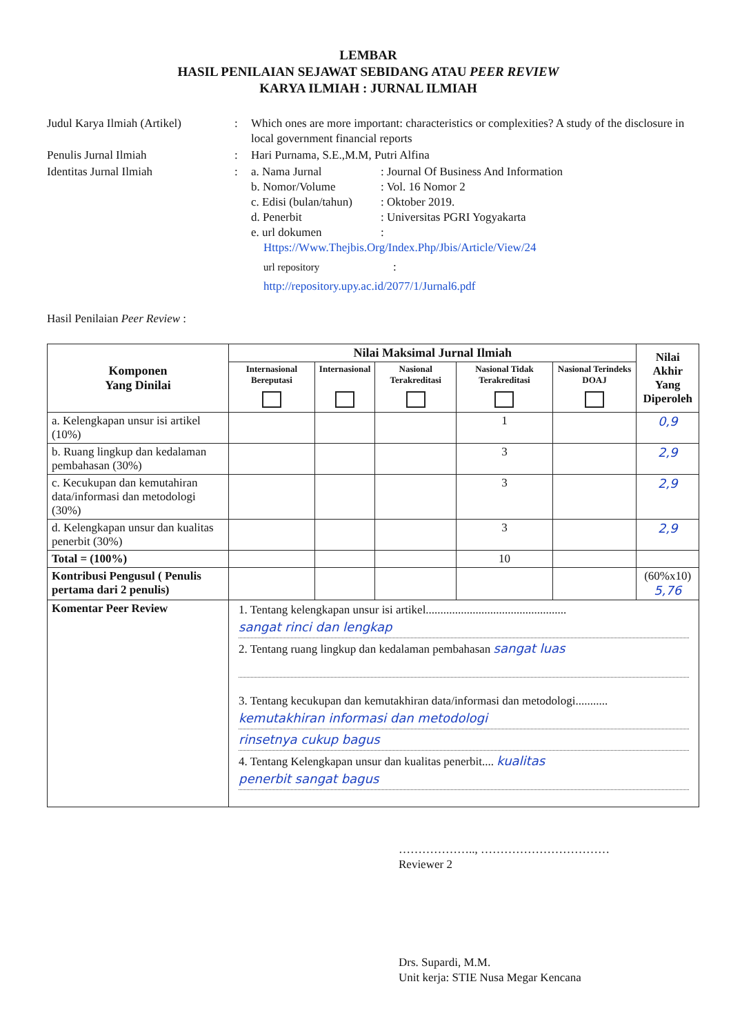LEMBAR
HASIL PENILAIAN SEJAWAT SEBIDANG ATAU PEER REVIEW
KARYA ILMIAH : JURNAL ILMIAH
Judul Karya Ilmiah (Artikel)
:
Which ones are more important: characteristics or complexities? A study of the disclosure in local government financial reports
Penulis Jurnal Ilmiah
:
Hari Purnama, S.E.,M.M, Putri Alfina
Identitas Jurnal Ilmiah
:
a. Nama Jurnal
: Journal Of Business And Information
b. Nomor/Volume
: Vol. 16 Nomor 2
c. Edisi (bulan/tahun)
: Oktober 2019.
d. Penerbit
: Universitas PGRI Yogyakarta
e. url dokumen
:
Https://Www.Thejbis.Org/Index.Php/Jbis/Article/View/24
url repository
:
http://repository.upy.ac.id/2077/1/Jurnal6.pdf
Hasil Penilaian Peer Review :
| Komponen Yang Dinilai | Nilai Maksimal Jurnal Ilmiah | | | | | Nilai Akhir Yang Diperoleh |
| --- | --- | --- | --- | --- | --- | --- |
| | Internasional Bereputasi | Internasional | Nasional Terakreditasi | Nasional Tidak Terakreditasi | Nasional Terindeks DOAJ | |
| a. Kelengkapan unsur isi artikel (10%) | | | | 1 | | 0,9 |
| b. Ruang lingkup dan kedalaman pembahasan (30%) | | | | 3 | | 2,9 |
| c. Kecukupan dan kemutahiran data/informasi dan metodologi (30%) | | | | 3 | | 2,9 |
| d. Kelengkapan unsur dan kualitas penerbit (30%) | | | | 3 | | 2,9 |
| Total = (100%) | | | | 10 | | |
| Kontribusi Pengusul ( Penulis pertama dari 2 penulis) | | | | | | (60%x10) 5,76 |
| Komentar Peer Review | 1. Tentang kelengkapan unsur isi artikel................................................ sangat rinci dan lengkap 2. Tentang ruang lingkup dan kedalaman pembahasan sangat luas 3. Tentang kecukupan dan kemutakhiran data/informasi dan metodologi........... kemutakhiran informasi dan metodologi rinsetnya cukup bagus 4. Tentang Kelengkapan unsur dan kualitas penerbit.... kualitas penerbit sangat bagus | | | | | |
……………….., ……………………………
Reviewer 2
Drs. Supardi, M.M.
Unit kerja: STIE Nusa Megar Kencana